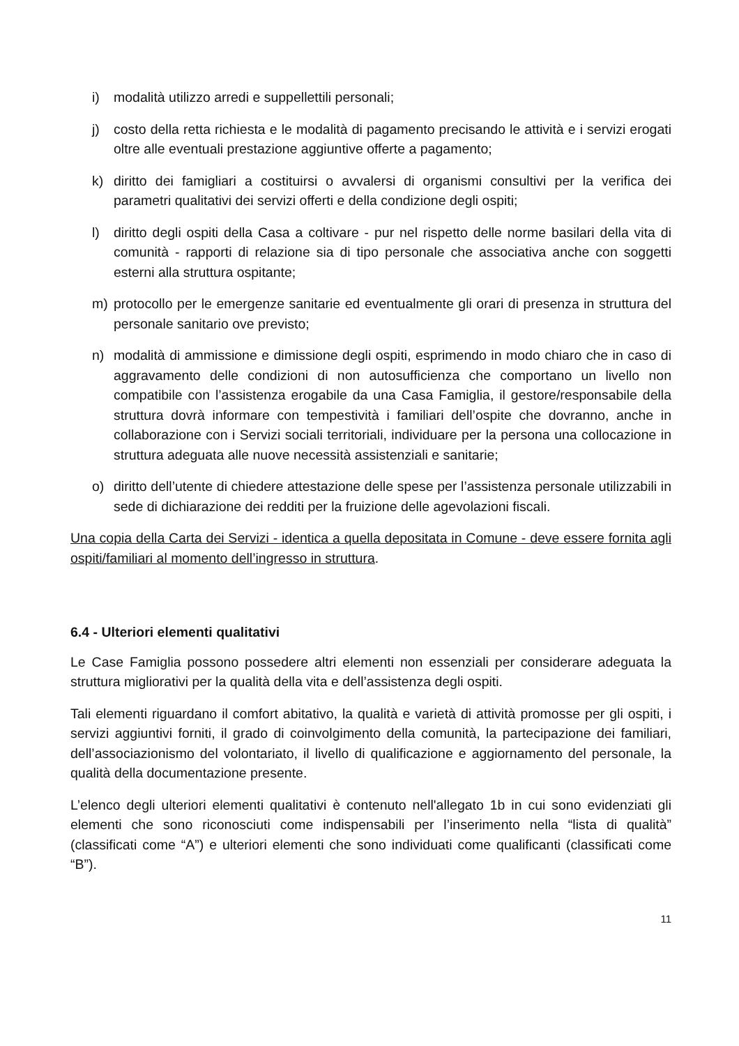i) modalità utilizzo arredi e suppellettili personali;
j) costo della retta richiesta e le modalità di pagamento precisando le attività e i servizi erogati oltre alle eventuali prestazione aggiuntive offerte a pagamento;
k) diritto dei famigliari a costituirsi o avvalersi di organismi consultivi per la verifica dei parametri qualitativi dei servizi offerti e della condizione degli ospiti;
l) diritto degli ospiti della Casa a coltivare - pur nel rispetto delle norme basilari della vita di comunità - rapporti di relazione sia di tipo personale che associativa anche con soggetti esterni alla struttura ospitante;
m) protocollo per le emergenze sanitarie ed eventualmente gli orari di presenza in struttura del personale sanitario ove previsto;
n) modalità di ammissione e dimissione degli ospiti, esprimendo in modo chiaro che in caso di aggravamento delle condizioni di non autosufficienza che comportano un livello non compatibile con l’assistenza erogabile da una Casa Famiglia, il gestore/responsabile della struttura dovrà informare con tempestività i familiari dell’ospite che dovranno, anche in collaborazione con i Servizi sociali territoriali, individuare per la persona una collocazione in struttura adeguata alle nuove necessità assistenziali e sanitarie;
o) diritto dell’utente di chiedere attestazione delle spese per l’assistenza personale utilizzabili in sede di dichiarazione dei redditi per la fruizione delle agevolazioni fiscali.
Una copia della Carta dei Servizi - identica a quella depositata in Comune - deve essere fornita agli ospiti/familiari al momento dell’ingresso in struttura.
6.4 - Ulteriori elementi qualitativi
Le Case Famiglia possono possedere altri elementi non essenziali per considerare adeguata la struttura migliorativi per la qualità della vita e dell’assistenza degli ospiti.
Tali elementi riguardano il comfort abitativo, la qualità e varietà di attività promosse per gli ospiti, i servizi aggiuntivi forniti, il grado di coinvolgimento della comunità, la partecipazione dei familiari, dell’associazionismo del volontariato, il livello di qualificazione e aggiornamento del personale, la qualità della documentazione presente.
L’elenco degli ulteriori elementi qualitativi è contenuto nell'allegato 1b in cui sono evidenziati gli elementi che sono riconosciuti come indispensabili per l’inserimento nella “lista di qualità” (classificati come “A”) e ulteriori elementi che sono individuati come qualificanti (classificati come “B”).
11